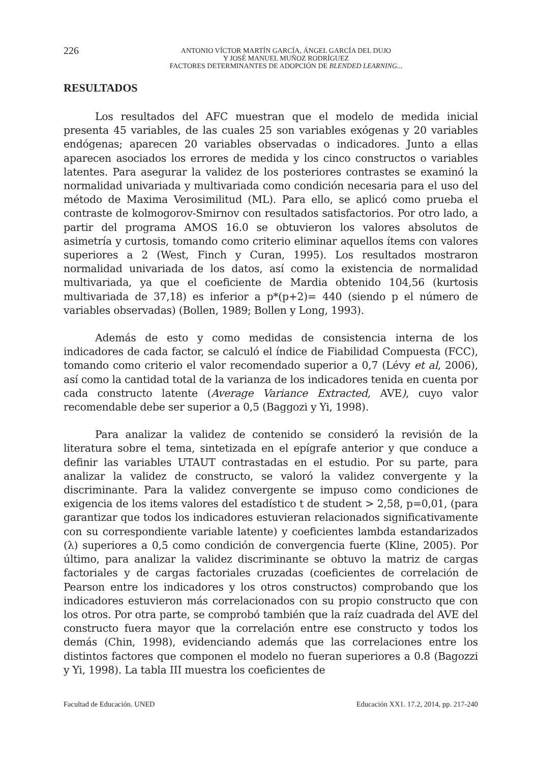226
ANTONIO VÍCTOR MARTÍN GARCÍA, ÁNGEL GARCÍA DEL DUJO
Y JOSÉ MANUEL MUÑOZ RODRÍGUEZ
FACTORES DETERMINANTES DE ADOPCIÓN DE BLENDED LEARNING...
RESULTADOS
Los resultados del AFC muestran que el modelo de medida inicial presenta 45 variables, de las cuales 25 son variables exógenas y 20 variables endógenas; aparecen 20 variables observadas o indicadores. Junto a ellas aparecen asociados los errores de medida y los cinco constructos o variables latentes. Para asegurar la validez de los posteriores contrastes se examinó la normalidad univariada y multivariada como condición necesaria para el uso del método de Maxima Verosimilitud (ML). Para ello, se aplicó como prueba el contraste de kolmogorov-Smirnov con resultados satisfactorios. Por otro lado, a partir del programa AMOS 16.0 se obtuvieron los valores absolutos de asimetría y curtosis, tomando como criterio eliminar aquellos ítems con valores superiores a 2 (West, Finch y Curan, 1995). Los resultados mostraron normalidad univariada de los datos, así como la existencia de normalidad multivariada, ya que el coeficiente de Mardia obtenido 104,56 (kurtosis multivariada de 37,18) es inferior a p*(p+2)= 440 (siendo p el número de variables observadas) (Bollen, 1989; Bollen y Long, 1993).
Además de esto y como medidas de consistencia interna de los indicadores de cada factor, se calculó el índice de Fiabilidad Compuesta (FCC), tomando como criterio el valor recomendado superior a 0,7 (Lévy et al, 2006), así como la cantidad total de la varianza de los indicadores tenida en cuenta por cada constructo latente (Average Variance Extracted, AVE), cuyo valor recomendable debe ser superior a 0,5 (Baggozi y Yi, 1998).
Para analizar la validez de contenido se consideró la revisión de la literatura sobre el tema, sintetizada en el epígrafe anterior y que conduce a definir las variables UTAUT contrastadas en el estudio. Por su parte, para analizar la validez de constructo, se valoró la validez convergente y la discriminante. Para la validez convergente se impuso como condiciones de exigencia de los items valores del estadístico t de student > 2,58, p=0,01, (para garantizar que todos los indicadores estuvieran relacionados significativamente con su correspondiente variable latente) y coeficientes lambda estandarizados (λ) superiores a 0,5 como condición de convergencia fuerte (Kline, 2005). Por último, para analizar la validez discriminante se obtuvo la matriz de cargas factoriales y de cargas factoriales cruzadas (coeficientes de correlación de Pearson entre los indicadores y los otros constructos) comprobando que los indicadores estuvieron más correlacionados con su propio constructo que con los otros. Por otra parte, se comprobó también que la raíz cuadrada del AVE del constructo fuera mayor que la correlación entre ese constructo y todos los demás (Chin, 1998), evidenciando además que las correlaciones entre los distintos factores que componen el modelo no fueran superiores a 0.8 (Bagozzi y Yi, 1998). La tabla III muestra los coeficientes de
Facultad de Educación. UNED Educación XX1. 17.2, 2014, pp. 217-240